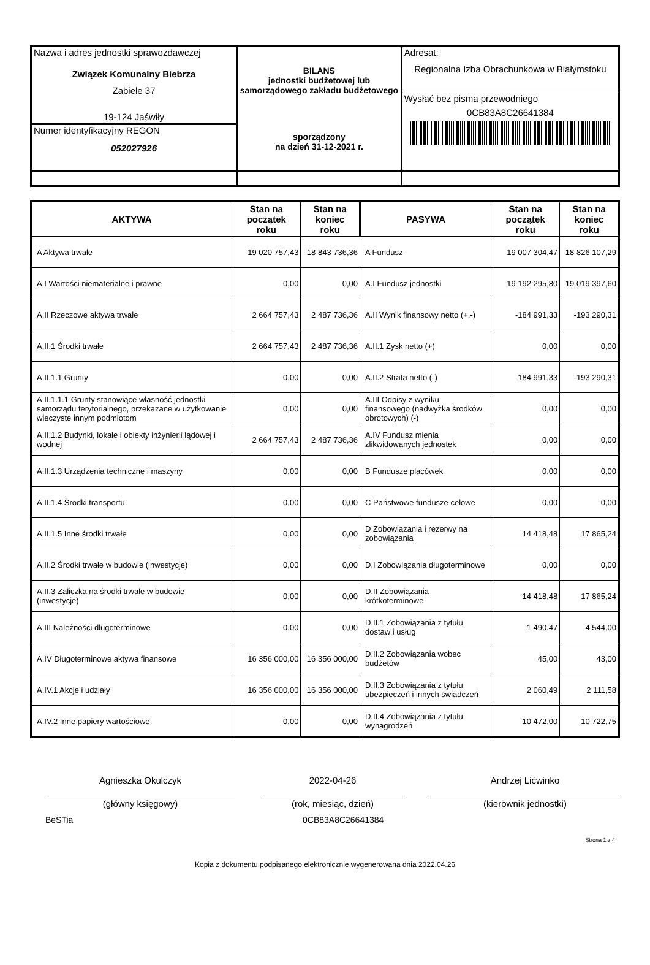| Nazwa i adres jednostki sprawozdawczej Związek Komunalny Biebrza Zabiele 37 19-124 Jaświły Numer identyfikacyjny REGON 052027926 | BILANS jednostki budżetowej lub samorządowego zakładu budżetowego sporządzony na dzień 31-12-2021 r. | Adresat: Regionalna Izba Obrachunkowa w Białymstoku Wysłać bez pisma przewodniego 0CB83A8C26641384 |
| AKTYWA | Stan na początek roku | Stan na koniec roku | PASYWA | Stan na początek roku | Stan na koniec roku |
| --- | --- | --- | --- | --- | --- |
| A Aktywa trwałe | 19 020 757,43 | 18 843 736,36 | A Fundusz | 19 007 304,47 | 18 826 107,29 |
| A.I Wartości niematerialne i prawne | 0,00 | 0,00 | A.I Fundusz jednostki | 19 192 295,80 | 19 019 397,60 |
| A.II Rzeczowe aktywa trwałe | 2 664 757,43 | 2 487 736,36 | A.II Wynik finansowy netto (+,-) | -184 991,33 | -193 290,31 |
| A.II.1 Środki trwałe | 2 664 757,43 | 2 487 736,36 | A.II.1 Zysk netto (+) | 0,00 | 0,00 |
| A.II.1.1 Grunty | 0,00 | 0,00 | A.II.2 Strata netto (-) | -184 991,33 | -193 290,31 |
| A.II.1.1.1 Grunty stanowiące własność jednostki samorządu terytorialnego, przekazane w użytkowanie wieczyste innym podmiotom | 0,00 | 0,00 | A.III Odpisy z wyniku finansowego (nadwyżka środków obrotowych) (-) | 0,00 | 0,00 |
| A.II.1.2 Budynki, lokale i obiekty inżynierii lądowej i wodnej | 2 664 757,43 | 2 487 736,36 | A.IV Fundusz mienia zlikwidowanych jednostek | 0,00 | 0,00 |
| A.II.1.3 Urządzenia techniczne i maszyny | 0,00 | 0,00 | B Fundusze placówek | 0,00 | 0,00 |
| A.II.1.4 Środki transportu | 0,00 | 0,00 | C Państwowe fundusze celowe | 0,00 | 0,00 |
| A.II.1.5 Inne środki trwałe | 0,00 | 0,00 | D Zobowiązania i rezerwy na zobowiązania | 14 418,48 | 17 865,24 |
| A.II.2 Środki trwałe w budowie (inwestycje) | 0,00 | 0,00 | D.I Zobowiązania długoterminowe | 0,00 | 0,00 |
| A.II.3 Zaliczka na środki trwałe w budowie (inwestycje) | 0,00 | 0,00 | D.II Zobowiązania krótkoterminowe | 14 418,48 | 17 865,24 |
| A.III Należności długoterminowe | 0,00 | 0,00 | D.II.1 Zobowiązania z tytułu dostaw i usług | 1 490,47 | 4 544,00 |
| A.IV Długoterminowe aktywa finansowe | 16 356 000,00 | 16 356 000,00 | D.II.2 Zobowiązania wobec budżetów | 45,00 | 43,00 |
| A.IV.1 Akcje i udziały | 16 356 000,00 | 16 356 000,00 | D.II.3 Zobowiązania z tytułu ubezpieczeń i innych świadczeń | 2 060,49 | 2 111,58 |
| A.IV.2 Inne papiery wartościowe | 0,00 | 0,00 | D.II.4 Zobowiązania z tytułu wynagrodzeń | 10 472,00 | 10 722,75 |
Agnieszka Okulczyk
(główny księgowy)
2022-04-26
(rok, miesiąc, dzień)
Andrzej Lićwinko
(kierownik jednostki)
BeSTia 0CB83A8C26641384
Strona 1 z 4
Kopia z dokumentu podpisanego elektronicznie wygenerowana dnia 2022.04.26